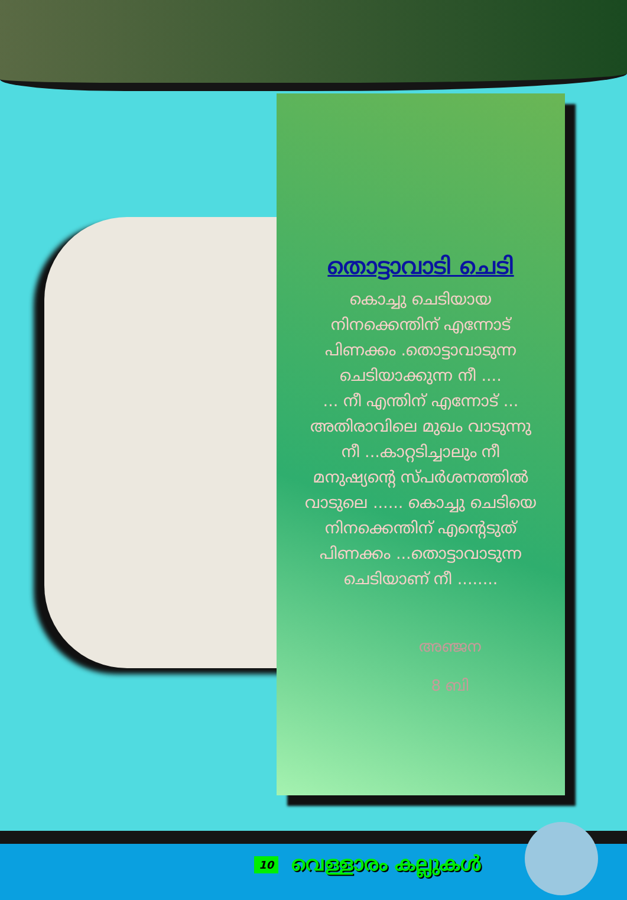തൊട്ടാവാടി ചെടി
കൊച്ചു ചെടിയായ
നിനക്കെന്തിന് എന്നോട്
പിണക്കം .തൊട്ടാവാടുന്ന
ചെടിയാക്കുന്ന നീ ....
... നീ എന്തിന് എന്നോട് ...
അതിരാവിലെ മുഖം വാടുന്നു
നീ ...കാറ്റടിച്ചാലും നീ
മനുഷ്യന്റെ സ്പർശനത്തിൽ
വാടുലെ ...... കൊച്ചു ചെടിയെ
നിനക്കെന്തിന് എന്റെടുത്
പിണക്കം ...തൊട്ടാവാടുന്ന
ചെടിയാണ് നീ ........
അഞ്ജന
8 ബി
10 വെള്ളാരം കല്ലുകൾ